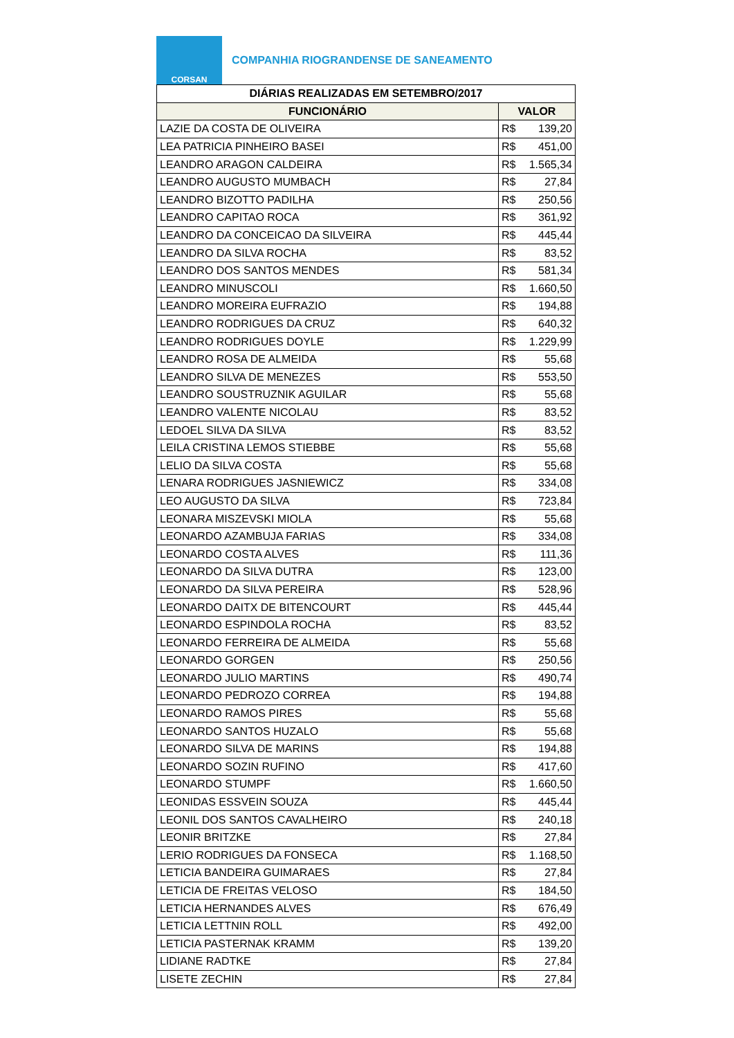CORSAN
COMPANHIA RIOGRANDENSE DE SANEAMENTO
| DIÁRIAS REALIZADAS EM SETEMBRO/2017 | |
| --- | --- |
| FUNCIONÁRIO | VALOR |
| LAZIE DA COSTA DE OLIVEIRA | R$ 139,20 |
| LEA PATRICIA PINHEIRO BASEI | R$ 451,00 |
| LEANDRO ARAGON CALDEIRA | R$ 1.565,34 |
| LEANDRO AUGUSTO MUMBACH | R$ 27,84 |
| LEANDRO BIZOTTO PADILHA | R$ 250,56 |
| LEANDRO CAPITAO ROCA | R$ 361,92 |
| LEANDRO DA CONCEICAO DA SILVEIRA | R$ 445,44 |
| LEANDRO DA SILVA ROCHA | R$ 83,52 |
| LEANDRO DOS SANTOS MENDES | R$ 581,34 |
| LEANDRO MINUSCOLI | R$ 1.660,50 |
| LEANDRO MOREIRA EUFRAZIO | R$ 194,88 |
| LEANDRO RODRIGUES DA CRUZ | R$ 640,32 |
| LEANDRO RODRIGUES DOYLE | R$ 1.229,99 |
| LEANDRO ROSA DE ALMEIDA | R$ 55,68 |
| LEANDRO SILVA DE MENEZES | R$ 553,50 |
| LEANDRO SOUSTRUZNIK AGUILAR | R$ 55,68 |
| LEANDRO VALENTE NICOLAU | R$ 83,52 |
| LEDOEL SILVA DA SILVA | R$ 83,52 |
| LEILA CRISTINA LEMOS STIEBBE | R$ 55,68 |
| LELIO DA SILVA COSTA | R$ 55,68 |
| LENARA RODRIGUES JASNIEWICZ | R$ 334,08 |
| LEO AUGUSTO DA SILVA | R$ 723,84 |
| LEONARA MISZEVSKI MIOLA | R$ 55,68 |
| LEONARDO AZAMBUJA FARIAS | R$ 334,08 |
| LEONARDO COSTA ALVES | R$ 111,36 |
| LEONARDO DA SILVA DUTRA | R$ 123,00 |
| LEONARDO DA SILVA PEREIRA | R$ 528,96 |
| LEONARDO DAITX DE BITENCOURT | R$ 445,44 |
| LEONARDO ESPINDOLA ROCHA | R$ 83,52 |
| LEONARDO FERREIRA DE ALMEIDA | R$ 55,68 |
| LEONARDO GORGEN | R$ 250,56 |
| LEONARDO JULIO MARTINS | R$ 490,74 |
| LEONARDO PEDROZO CORREA | R$ 194,88 |
| LEONARDO RAMOS PIRES | R$ 55,68 |
| LEONARDO SANTOS HUZALO | R$ 55,68 |
| LEONARDO SILVA DE MARINS | R$ 194,88 |
| LEONARDO SOZIN RUFINO | R$ 417,60 |
| LEONARDO STUMPF | R$ 1.660,50 |
| LEONIDAS ESSVEIN SOUZA | R$ 445,44 |
| LEONIL DOS SANTOS CAVALHEIRO | R$ 240,18 |
| LEONIR BRITZKE | R$ 27,84 |
| LERIO RODRIGUES DA FONSECA | R$ 1.168,50 |
| LETICIA BANDEIRA GUIMARAES | R$ 27,84 |
| LETICIA DE FREITAS VELOSO | R$ 184,50 |
| LETICIA HERNANDES ALVES | R$ 676,49 |
| LETICIA LETTNIN ROLL | R$ 492,00 |
| LETICIA PASTERNAK KRAMM | R$ 139,20 |
| LIDIANE RADTKE | R$ 27,84 |
| LISETE ZECHIN | R$ 27,84 |